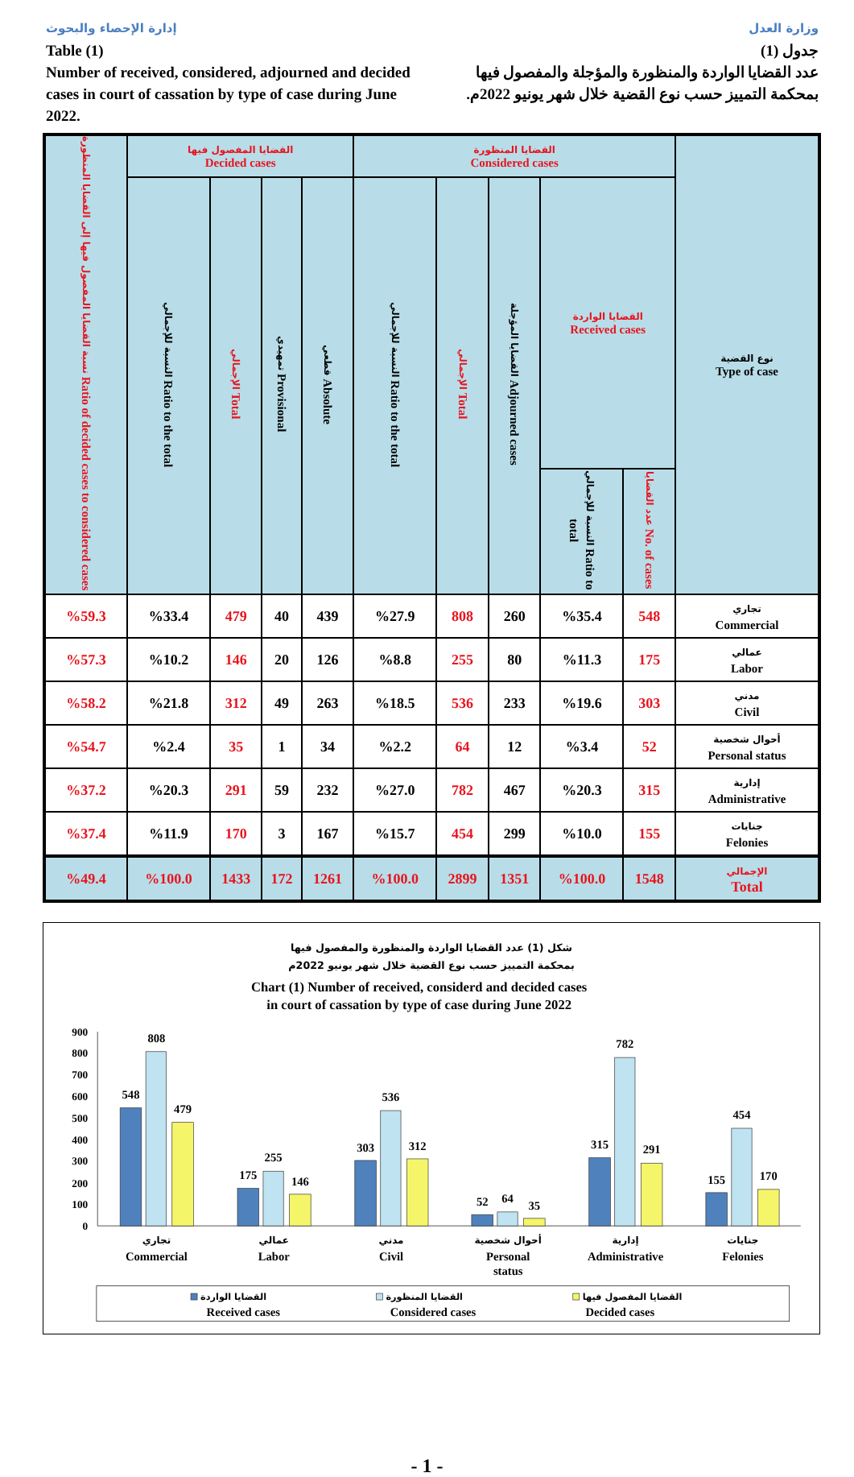إدارة الإحصاء والبحوث
Table (1)
Number of received, considered, adjourned and decided cases in court of cassation by type of case during June 2022.
وزارة العدل
جدول (1)
عدد القضايا الواردة والمنظورة والمؤجلة والمفصول فيها بمحكمة التمييز حسب نوع القضية خلال شهر يونيو 2022م.
| نسبة القضايا المفصول فيها إلى القضايا المنظورة Ratio of decided cases to considered cases | القضايا المفصول فيها Decided cases | | | | القضايا المنظورة Considered cases | | | | | نوع القضية Type of case |
| --- | --- | --- | --- | --- | --- | --- | --- | --- | --- | --- |
| | النسبة للإجمالي Ratio to the total | الإجمالي Total | تمهيدي Provisional | قطعي Absolute | النسبة للإجمالي Ratio to the total | الإجمالي Total | القضايا المؤجلة Adjourned cases | القضايا الواردة Received cases | | |
| | | | | | | | | النسبة للإجمالي Ratio to total | عدد القضايا No. of cases | |
| %59.3 | %33.4 | 479 | 40 | 439 | %27.9 | 808 | 260 | %35.4 | 548 | تجاري Commercial |
| %57.3 | %10.2 | 146 | 20 | 126 | %8.8 | 255 | 80 | %11.3 | 175 | عمالي Labor |
| %58.2 | %21.8 | 312 | 49 | 263 | %18.5 | 536 | 233 | %19.6 | 303 | مدني Civil |
| %54.7 | %2.4 | 35 | 1 | 34 | %2.2 | 64 | 12 | %3.4 | 52 | أحوال شخصية Personal status |
| %37.2 | %20.3 | 291 | 59 | 232 | %27.0 | 782 | 467 | %20.3 | 315 | إدارية Administrative |
| %37.4 | %11.9 | 170 | 3 | 167 | %15.7 | 454 | 299 | %10.0 | 155 | جنايات Felonies |
| %49.4 | %100.0 | 1433 | 172 | 1261 | %100.0 | 2899 | 1351 | %100.0 | 1548 | الإجمالي Total |
شكل (1) عدد القضايا الواردة والمنظورة والمفصول فيها
بمحكمة التمييز حسب نوع القضية خلال شهر يونيو 2022م
Chart (1) Number of received, considerd and decided cases
in court of cassation by type of case during June 2022
900
800
700
600
500
400
300
200
100
0
548
808
479
175
255
146
303
536
312
52
64
35
315
782
291
155
454
170
تجاري
Commercial
عمالي
Labor
مدني
Civil
أحوال شخصية
Personal
status
إدارية
Administrative
جنايات
Felonies
القضايا الواردة
القضايا المنظورة
القضايا المفصول فيها
Received cases
Considered cases
Decided cases
- 1 -